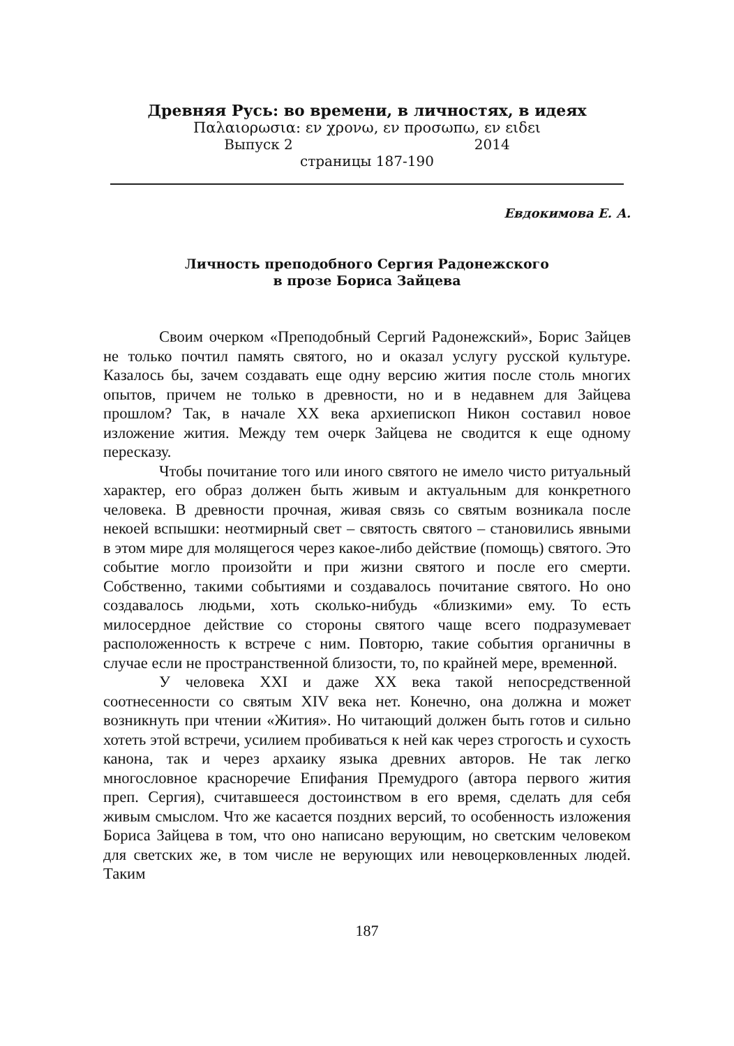Древняя Русь: во времени, в личностях, в идеях
Παλαιορωσια: εν χρονω, εν προσωπω, εν ειδει
Выпуск 2 2014
страницы 187-190
Евдокимова Е. А.
Личность преподобного Сергия Радонежского
в прозе Бориса Зайцева
Своим очерком «Преподобный Сергий Радонежский», Борис Зайцев не только почтил память святого, но и оказал услугу русской культуре. Казалось бы, зачем создавать еще одну версию жития после столь многих опытов, причем не только в древности, но и в недавнем для Зайцева прошлом? Так, в начале XX века архиепископ Никон составил новое изложение жития. Между тем очерк Зайцева не сводится к еще одному пересказу.
Чтобы почитание того или иного святого не имело чисто ритуальный характер, его образ должен быть живым и актуальным для конкретного человека. В древности прочная, живая связь со святым возникала после некоей вспышки: неотмирный свет – святость святого – становились явными в этом мире для молящегося через какое-либо действие (помощь) святого. Это событие могло произойти и при жизни святого и после его смерти. Собственно, такими событиями и создавалось почитание святого. Но оно создавалось людьми, хоть сколько-нибудь «близкими» ему. То есть милосердное действие со стороны святого чаще всего подразумевает расположенность к встрече с ним. Повторю, такие события органичны в случае если не пространственной близости, то, по крайней мере, временной.
У человека XXI и даже XX века такой непосредственной соотнесенности со святым XIV века нет. Конечно, она должна и может возникнуть при чтении «Жития». Но читающий должен быть готов и сильно хотеть этой встречи, усилием пробиваться к ней как через строгость и сухость канона, так и через архаику языка древних авторов. Не так легко многословное красноречие Епифания Премудрого (автора первого жития преп. Сергия), считавшееся достоинством в его время, сделать для себя живым смыслом. Что же касается поздних версий, то особенность изложения Бориса Зайцева в том, что оно написано верующим, но светским человеком для светских же, в том числе не верующих или невоцерковленных людей. Таким
187